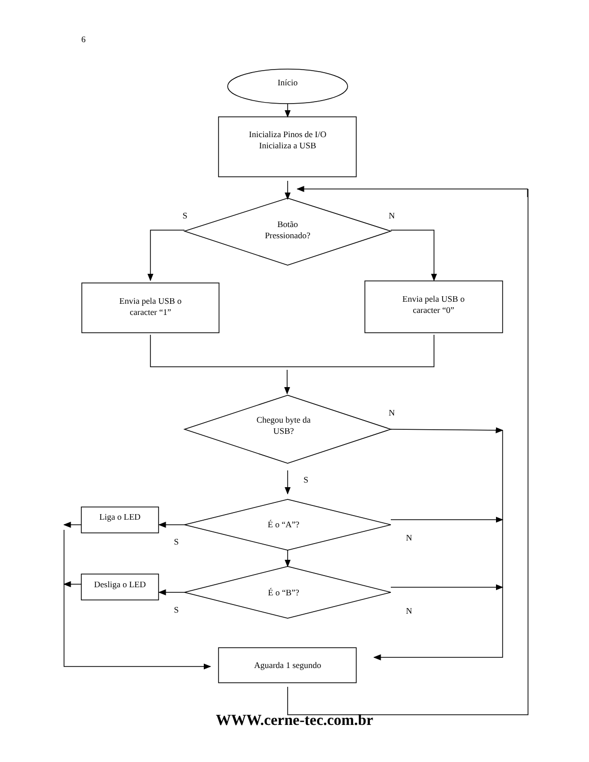6
Início
Inicializa Pinos de I/O
Inicializa a USB
S
N
Botão
Pressionado?
Envia pela USB o
caracter “1”
Envia pela USB o
caracter “0”
N
Chegou byte da
USB?
S
Liga o LED
É o “A”?
S
N
Desliga o LED
É o “B”?
S
N
Aguarda 1 segundo
WWW.cerne-tec.com.br